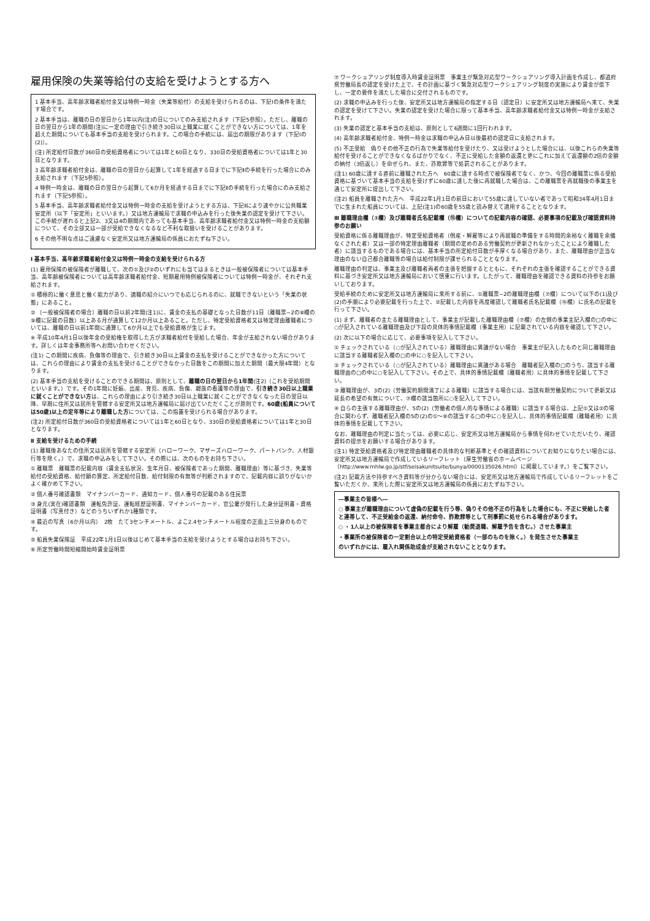雇用保険の失業等給付の支給を受けようとする方へ
1 基本手当、高年齢求職者給付金又は特例一時金（失業等給付）の支給を受けられるのは、下記Ⅰの条件を満たす場合です。
2 基本手当は、離職の日の翌日から1年以内(注)の日についてのみ支給されます（下記5参照）。ただし、離職の日の翌日から1年の期間(注)に一定の理由で引き続き30日以上職業に就くことができない方については、1年を超えた期間についても基本手当の支給を受けられます。この場合の手続には、届出の期限があります（下記Ⅰの(2)）。
(注) 所定給付日数が360日の受給資格者については1年と60日となり、330日の受給資格者については1年と30日となります。
3 高年齢求職者給付金は、離職の日の翌日から起算して1年を経過する日までに下記Ⅱの手続を行った場合にのみ支給されます（下記5参照）。
4 特例一時金は、離職の日の翌日から起算して6か月を経過する日までに下記Ⅱの手続を行った場合にのみ支給されます（下記5参照）。
5 基本手当、高年齢求職者給付金又は特例一時金の支給を受けようとする方は、下記Ⅱにより速やかに公共職業安定所（以下「安定所」といいます。）又は地方運輸局で求職の申込みを行った後失業の認定を受けて下さい。この手続が遅れると上記2、3又は4の期間内であっても基本手当、高年齢求職者給付金又は特例一時金の支給額について、その全部又は一部が受給できなくなるなど不利な取扱いを受けることがあります。
6 その他不明な点はご遠慮なく安定所又は地方運輸局の係員におたずね下さい。
Ⅰ 基本手当、高年齢求職者給付金又は特例一時金の支給を受けられる方
(1) 雇用保険の被保険者が離職して、次の①及び②のいずれにも当てはまるときは一般被保険者については基本手当、高年齢被保険者については高年齢求職者給付金、短期雇用特例被保険者については特例一時金が、それぞれ支給されます。
① 積極的に働く意思と働く能力があり、適職の紹介にいつでも応じられるのに、就職できないという「失業の状態」にあること。
② 〔一般被保険者の場合〕離職の日以前2年間(注1)に、賃金の支払の基礎となった日数が11日（離職票−2の⑧欄の⑨欄に記載の日数）以上ある月が通算して12か月以上あること。ただし、特定受給資格者又は特定理由離職者については、離職の日以前1年間に通算して6か月以上でも受給資格が生じます。
※ 平成10年4月1日以後年金の受給権を取得した方が求職者給付を受給した場合、年金が支給されない場合があります。詳しくは年金事務所等へお問い合わせください。
(注1) この期間に疾病、負傷等の理由で、引き続き30日以上賃金の支払を受けることができなかった方については、これらの理由により賃金の支払を受けることができなかった日数をこの期間に加えた期間（最大限4年間）となります。
(2) 基本手当の支給を受けることのできる期間は、原則として、離職の日の翌日から1年間(注2)（これを受給期間といいます。）です。その1年間に妊娠、出産、育児、疾病、負傷、親族の看護等の理由で、引き続き30日以上職業に就くことができない方は、これらの理由により引き続き30日以上職業に就くことができなくなった日の翌日以降、早期に住所又は居所を管轄する安定所又は地方運輸局に届け出ていただくことが原則です。60歳(船員については50歳)以上の定年等により離職した方については、この指置を受けられる場合があります。
(注2) 所定給付日数が360日の受給資格者については1年と60日となり、330日の受給資格者については1年と30日となります。
Ⅱ 支給を受けるための手続
(1) 離職後あなたの住所又は居所を管轄する安定所（ハローワーク、マザーズハローワーク、パートバンク、人材銀行等を除く。）で、求職の申込みをして下さい。その際には、次のものをお持ち下さい。
① 離職票　離職票の記載内容（賃金支払状況、生年月日、被保険者であった期間、離職理由）等に基づき、失業等給付の受給資格、給付額の算定、所定給付日数、給付制限の有無等が判断されますので、記載内容に誤りがないかよく確かめて下さい。
② 個人番号確認書類　マイナンバーカード、通知カード、個人番号の記載のある住民票
③ 身元(実在)確認書類　運転免許証、運転経歴証明書、マイナンバーカード、官公署が発行した身分証明書・資格証明書（写真付き）などのうちいずれか1種類です。
④ 最近の写真（6か月以内）　2枚　たて3センチメートル、よこ2.4センチメートル程度の正面上三分身のものです。
⑤ 船員失業保険証　平成22年1月1日以後はじめて基本手当の支給を受けようとする場合はお持ち下さい。
⑥ 所定労働時間短縮開始時賃金証明票
⑦ ワークシェアリング制度導入時賃金証明票　事業主が緊急対応型ワークシェアリング導入計画を作成し、都道府県労働局長の認定を受けた上で、その計画に基づく緊急対応型ワークシェアリング制度の実施により賃金が低下し、一定の要件を満たした場合に交付されるものです。
(2) 求職の申込みを行った後、安定所又は地方運輸局の指定する日（認定日）に安定所又は地方運輸局へ来て、失業の認定を受けて下さい。失業の認定を受けた場合に限って基本手当、高年齢求職者給付金又は特例一時金が支給されます。
(3) 失業の認定と基本手当の支給は、原則として4週間に1回行われます。
(4) 高年齢求職者給付金、特例一時金は求職の申込み日以後最初の認定日に支給されます。
(5) 不正受給　偽りその他不正の行為で失業等給付を受けたり、又は受けようとした場合には、以後これらの失業等給付を受けることができなくなるばかりでなく、不正に受給した金額の返還と更にこれに加えて返還額の2倍の金額の納付（3倍返し）を命ぜられ、また、詐欺罪等で処罰されることがあります。
(注1) 60歳に達する直前に離職された方へ　60歳に達する時点で被保険者でなく、かつ、今回の離職票に係る受給資格に基づいて基本手当の支給を受けずに60歳に達した後に再就職した場合は、この離職票を再就職後の事業主を通じて安定所に提出して下さい。
(注2) 船員を離職された方へ　平成22年1月1日の前日において55歳に達していない者であって昭和34年4月1日までに生まれた船員については、上記(注1)の60歳を55歳と読み替えて適用することとなります。
Ⅲ 離職理由欄（⑦欄）及び離職者氏名記載欄（⑮欄）についての記載内容の確認、必要事項の記載及び確認資料持参のお願い
受給資格に係る離職理由が、特定受給資格者（倒産・解雇等により再就職の準備をする時間的余裕なく離職を余儀なくされた者）又は一部の特定理由離職者（期間の定めのある労働契約が更新されなかったことにより離職した者）に該当するものである場合には、基本手当の所定給付日数が手厚くなる場合があり、また、離職理由が正当な理由のない自己都合離職等の場合は給付制限が課せられることとなります。
離職理由の判定は、事業主及び離職者両者の主張を把握するとともに、それぞれの主張を確認することができる資料に基づき安定所又は地方運輸局において慎重に行います。したがって、離職理由を確認できる資料の持参をお願いしております。
受給手続のために安定所又は地方運輸局に来所する前に、①離職票−2の離職理由欄（⑦欄）について以下の(1)及び(2)の手順により必要記載を行った上で、②記載した内容を再度確認して離職者氏名記載欄（⑯欄）に氏名の記載を行って下さい。
(1) まず、離職者の主たる離職理由として、事業主が記載した離職理由欄（⑦欄）の左側の事業主記入欄の□の中に○が記入されている離職理由及び下段の具体的事情記載欄（事業主用）に記載されている内容を確認して下さい。
(2) 次に以下の場合に応じて、必要事項を記入して下さい。
① チェックされている（○が記入されている）離職理由に異議がない場合　事業主が記入したものと同じ離職理由に該当する離職者記入欄の□の中に○を記入して下さい。
② チェックされている（○が記入されている）離職理由に異議がある場合　離職者記入欄の□のうち、該当する離職理由の□の中に○を記入して下さい。その上で、具体的事情記載欄（離職者用）に具体的事情を記載して下さい。
③ 離職理由が、3の(2)（労働契約期間満了による離職）に該当する場合には、当該有期労働契約について更新又は延長の希望の有無について、⑦欄の該当箇所に○を記入して下さい。
④ 自らの主張する離職理由が、5の(2)（労働者の個人的な事情による離職）に該当する場合は、上記①又は②の場合に関わらず、離職者記入欄の5の(2)の①～⑥の該当する□の中に○を記入し、具体的事情記載欄（離職者用）に具体的事情を記載して下さい。
なお、離職理由の判定に当たっては、必要に応じ、安定所又は地方運輸局から事情を伺わせていただいたり、確認資料の提示をお願いする場合があります。
(注1) 特定受給資格者及び特定理由離職者の具体的な判断基準とその確認資料についてお知りになりたい場合には、安定所又は地方運輸局で作成しているリーフレット（厚生労働省のホームページ（http://www.mhlw.go.jp/stf/seisakunitsuite/bunya/0000135026.html）に掲載しています。）をご覧下さい。
(注2) 記載方法や持参すべき資料等が分からない場合には、安定所又は地方運輸局で作成しているリーフレットをご覧いただくか、来所した際に安定所又は地方運輸局の係員におたずね下さい。
―事業主の皆様へ―
○ 事業主が離職理由について虚偽の記載を行う等、偽りその他不正の行為をした場合にも、不正に受給した者と連帯して、不正受給金の返還、納付命令、詐欺罪等として刑事罰に処せられる場合があります。
○ ・1人以上の被保険者を事業主都合により解雇（勧奨退職、解雇予告を含む。）させた事業主
・事業所の被保険者の一定割合以上の特定受給資格者（一部のものを除く。）を発生させた事業主
のいずれかには、雇入れ関係助成金が支給されないこととなります。